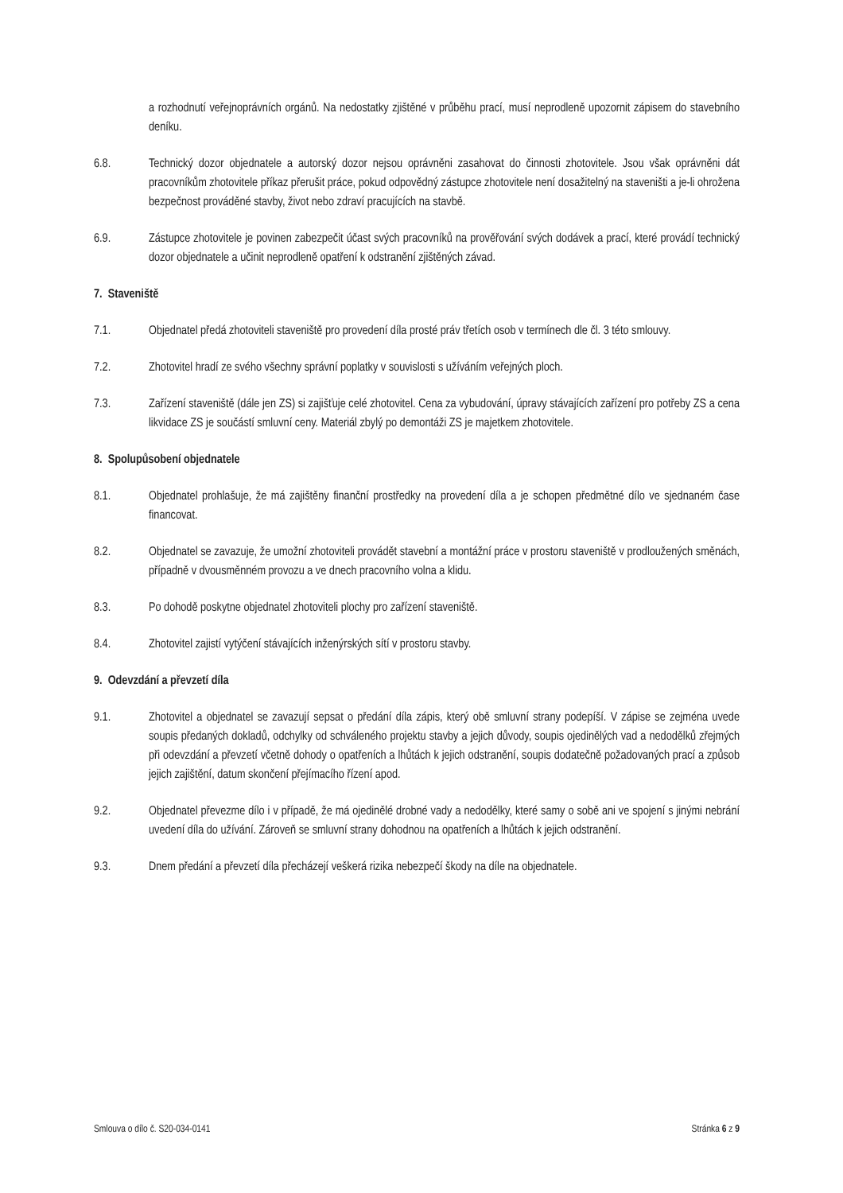a rozhodnutí veřejnoprávních orgánů. Na nedostatky zjištěné v průběhu prací, musí neprodleně upozornit zápisem do stavebního deníku.
6.8. Technický dozor objednatele a autorský dozor nejsou oprávněni zasahovat do činnosti zhotovitele. Jsou však oprávněni dát pracovníkům zhotovitele příkaz přerušit práce, pokud odpovědný zástupce zhotovitele není dosažitelný na staveništi a je-li ohrožena bezpečnost prováděné stavby, život nebo zdraví pracujících na stavbě.
6.9. Zástupce zhotovitele je povinen zabezpečit účast svých pracovníků na prověřování svých dodávek a prací, které provádí technický dozor objednatele a učinit neprodleně opatření k odstranění zjištěných závad.
7. Staveniště
7.1. Objednatel předá zhotoviteli staveniště pro provedení díla prosté práv třetích osob v termínech dle čl. 3 této smlouvy.
7.2. Zhotovitel hradí ze svého všechny správní poplatky v souvislosti s užíváním veřejných ploch.
7.3. Zařízení staveniště (dále jen ZS) si zajišťuje celé zhotovitel. Cena za vybudování, úpravy stávajících zařízení pro potřeby ZS a cena likvidace ZS je součástí smluvní ceny. Materiál zbylý po demontáži ZS je majetkem zhotovitele.
8. Spolupůsobení objednatele
8.1. Objednatel prohlašuje, že má zajištěny finanční prostředky na provedení díla a je schopen předmětné dílo ve sjednaném čase financovat.
8.2. Objednatel se zavazuje, že umožní zhotoviteli provádět stavební a montážní práce v prostoru staveniště v prodloužených směnách, případně v dvousměnném provozu a ve dnech pracovního volna a klidu.
8.3. Po dohodě poskytne objednatel zhotoviteli plochy pro zařízení staveniště.
8.4. Zhotovitel zajistí vytýčení stávajících inženýrských sítí v prostoru stavby.
9. Odevzdání a převzetí díla
9.1. Zhotovitel a objednatel se zavazují sepsat o předání díla zápis, který obě smluvní strany podepíší. V zápise se zejména uvede soupis předaných dokladů, odchylky od schváleného projektu stavby a jejich důvody, soupis ojedinělých vad a nedodělků zřejmých při odevzdání a převzetí včetně dohody o opatřeních a lhůtách k jejich odstranění, soupis dodatečně požadovaných prací a způsob jejich zajištění, datum skončení přejímacího řízení apod.
9.2. Objednatel převezme dílo i v případě, že má ojedinělé drobné vady a nedodělky, které samy o sobě ani ve spojení s jinými nebrání uvedení díla do užívání. Zároveň se smluvní strany dohodnou na opatřeních a lhůtách k jejich odstranění.
9.3. Dnem předání a převzetí díla přecházejí veškerá rizika nebezpečí škody na díle na objednatele.
Smlouva o dílo č. S20-034-0141 Stránka 6 z 9